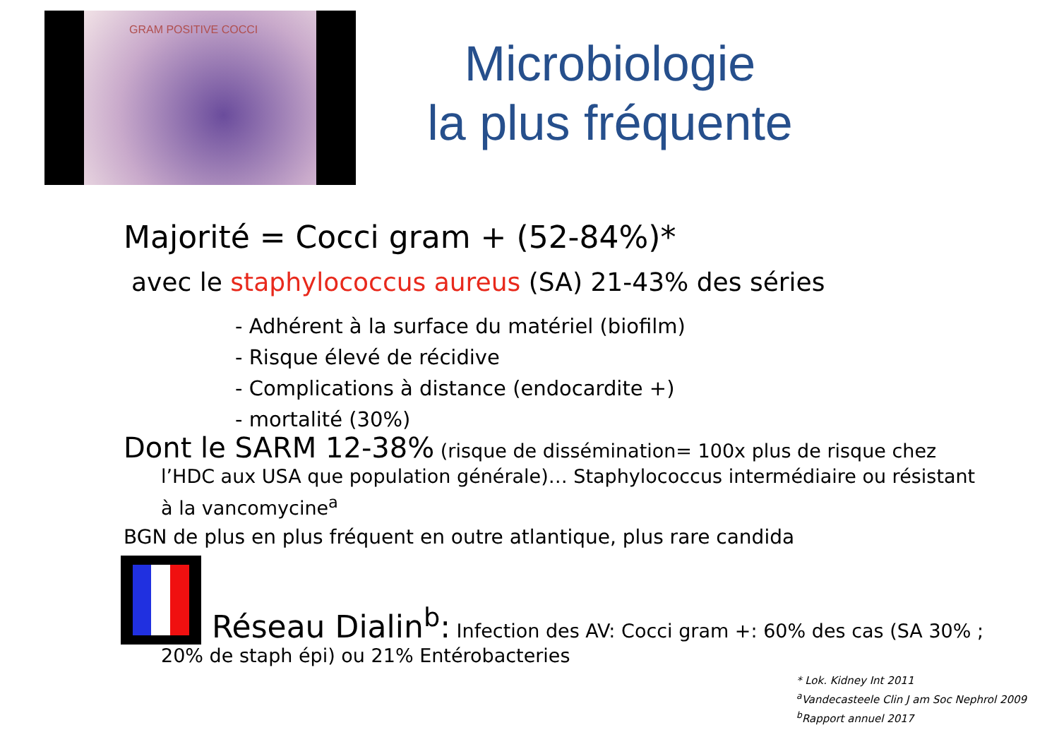GRAM POSITIVE COCCI
Microbiologie
la plus fréquente
Majorité = Cocci gram + (52-84%)*
avec le staphylococcus aureus (SA) 21-43% des séries
- Adhérent à la surface du matériel (biofilm)
- Risque élevé de récidive
- Complications à distance (endocardite +)
- mortalité (30%)
Dont le SARM 12-38% (risque de dissémination= 100x plus de risque chez l’HDC aux USA que population générale)… Staphylococcus intermédiaire ou résistant à la vancomycine<sup>a</sup>
BGN de plus en plus fréquent en outre atlantique, plus rare candida
Réseau Dialin<sup>b</sup>: Infection des AV: Cocci gram +: 60% des cas (SA 30% ;
20% de staph épi) ou 21% Entérobacteries
* Lok. Kidney Int 2011
<sup>a</sup> Vandecasteele Clin J am Soc Nephrol 2009
<sup>b</sup> Rapport annuel 2017